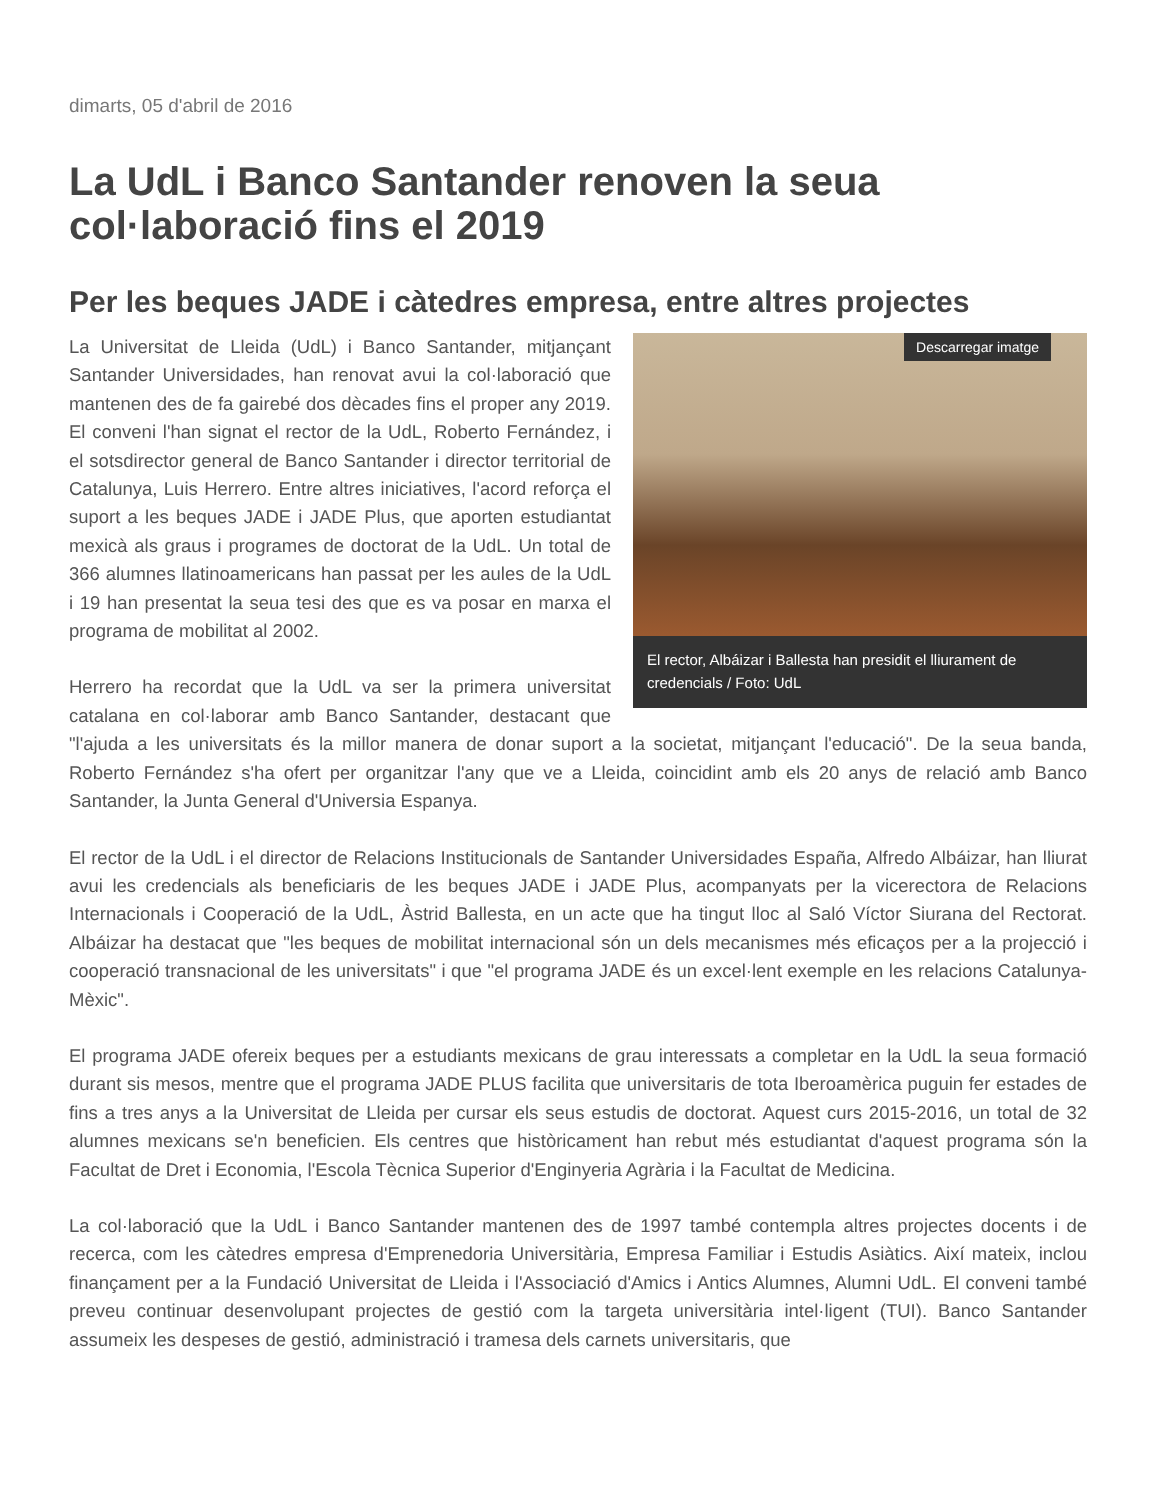dimarts, 05 d'abril de 2016
La UdL i Banco Santander renoven la seua col·laboració fins el 2019
Per les beques JADE i càtedres empresa, entre altres projectes
Descarregar imatge
El rector, Albáizar i Ballesta han presidit el lliurament de credencials / Foto: UdL
La Universitat de Lleida (UdL) i Banco Santander, mitjançant Santander Universidades, han renovat avui la col·laboració que mantenen des de fa gairebé dos dècades fins el proper any 2019. El conveni l'han signat el rector de la UdL, Roberto Fernández, i el sotsdirector general de Banco Santander i director territorial de Catalunya, Luis Herrero. Entre altres iniciatives, l'acord reforça el suport a les beques JADE i JADE Plus, que aporten estudiantat mexicà als graus i programes de doctorat de la UdL. Un total de 366 alumnes llatinoamericans han passat per les aules de la UdL i 19 han presentat la seua tesi des que es va posar en marxa el programa de mobilitat al 2002.
Herrero ha recordat que la UdL va ser la primera universitat catalana en col·laborar amb Banco Santander, destacant que "l'ajuda a les universitats és la millor manera de donar suport a la societat, mitjançant l'educació". De la seua banda, Roberto Fernández s'ha ofert per organitzar l'any que ve a Lleida, coincidint amb els 20 anys de relació amb Banco Santander, la Junta General d'Universia Espanya.
El rector de la UdL i el director de Relacions Institucionals de Santander Universidades España, Alfredo Albáizar, han lliurat avui les credencials als beneficiaris de les beques JADE i JADE Plus, acompanyats per la vicerectora de Relacions Internacionals i Cooperació de la UdL, Àstrid Ballesta, en un acte que ha tingut lloc al Saló Víctor Siurana del Rectorat. Albáizar ha destacat que "les beques de mobilitat internacional són un dels mecanismes més eficaços per a la projecció i cooperació transnacional de les universitats" i que "el programa JADE és un excel·lent exemple en les relacions Catalunya-Mèxic".
El programa JADE ofereix beques per a estudiants mexicans de grau interessats a completar en la UdL la seua formació durant sis mesos, mentre que el programa JADE PLUS facilita que universitaris de tota Iberoamèrica puguin fer estades de fins a tres anys a la Universitat de Lleida per cursar els seus estudis de doctorat. Aquest curs 2015-2016, un total de 32 alumnes mexicans se'n beneficien. Els centres que històricament han rebut més estudiantat d'aquest programa són la Facultat de Dret i Economia, l'Escola Tècnica Superior d'Enginyeria Agrària i la Facultat de Medicina.
La col·laboració que la UdL i Banco Santander mantenen des de 1997 també contempla altres projectes docents i de recerca, com les càtedres empresa d'Emprenedoria Universitària, Empresa Familiar i Estudis Asiàtics. Així mateix, inclou finançament per a la Fundació Universitat de Lleida i l'Associació d'Amics i Antics Alumnes, Alumni UdL. El conveni també preveu continuar desenvolupant projectes de gestió com la targeta universitària intel·ligent (TUI). Banco Santander assumeix les despeses de gestió, administració i tramesa dels carnets universitaris, que